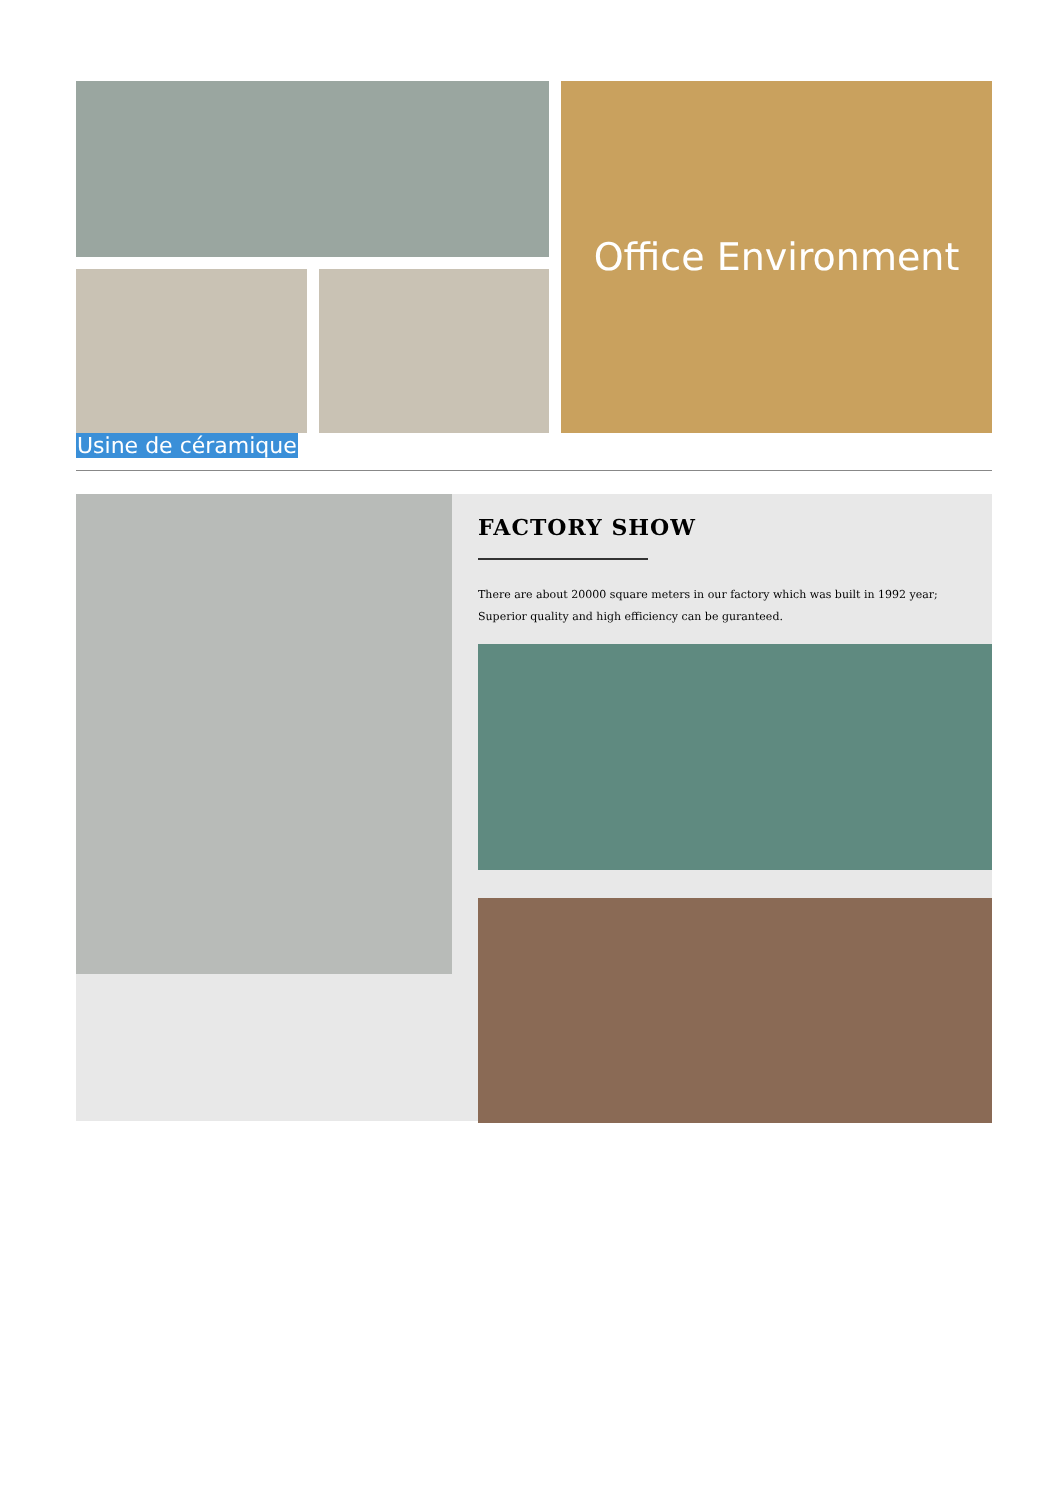Office Environment
Usine de céramique
FACTORY SHOW
There are about 20000 square meters in our factory which was built in 1992 year;
Superior quality and high efficiency can be guranteed.